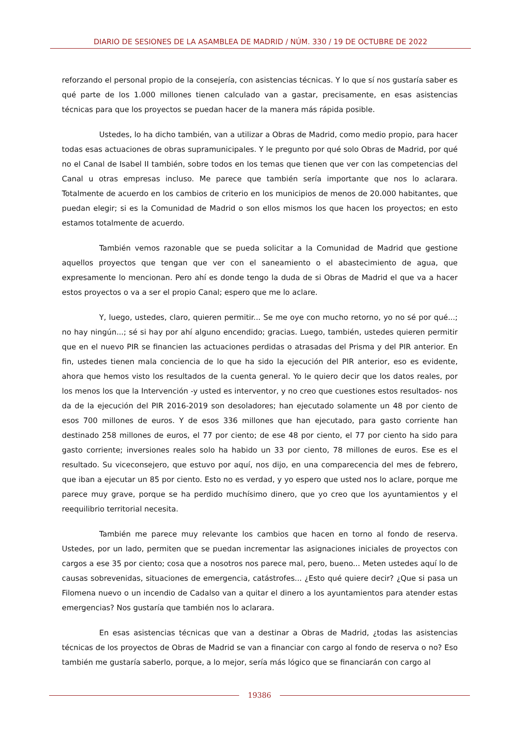DIARIO DE SESIONES DE LA ASAMBLEA DE MADRID / NÚM. 330 / 19 DE OCTUBRE DE 2022
reforzando el personal propio de la consejería, con asistencias técnicas. Y lo que sí nos gustaría saber es qué parte de los 1.000 millones tienen calculado van a gastar, precisamente, en esas asistencias técnicas para que los proyectos se puedan hacer de la manera más rápida posible.
Ustedes, lo ha dicho también, van a utilizar a Obras de Madrid, como medio propio, para hacer todas esas actuaciones de obras supramunicipales. Y le pregunto por qué solo Obras de Madrid, por qué no el Canal de Isabel II también, sobre todos en los temas que tienen que ver con las competencias del Canal u otras empresas incluso. Me parece que también sería importante que nos lo aclarara. Totalmente de acuerdo en los cambios de criterio en los municipios de menos de 20.000 habitantes, que puedan elegir; si es la Comunidad de Madrid o son ellos mismos los que hacen los proyectos; en esto estamos totalmente de acuerdo.
También vemos razonable que se pueda solicitar a la Comunidad de Madrid que gestione aquellos proyectos que tengan que ver con el saneamiento o el abastecimiento de agua, que expresamente lo mencionan. Pero ahí es donde tengo la duda de si Obras de Madrid el que va a hacer estos proyectos o va a ser el propio Canal; espero que me lo aclare.
Y, luego, ustedes, claro, quieren permitir... Se me oye con mucho retorno, yo no sé por qué...; no hay ningún...; sé si hay por ahí alguno encendido; gracias. Luego, también, ustedes quieren permitir que en el nuevo PIR se financien las actuaciones perdidas o atrasadas del Prisma y del PIR anterior. En fin, ustedes tienen mala conciencia de lo que ha sido la ejecución del PIR anterior, eso es evidente, ahora que hemos visto los resultados de la cuenta general. Yo le quiero decir que los datos reales, por los menos los que la Intervención -y usted es interventor, y no creo que cuestiones estos resultados- nos da de la ejecución del PIR 2016-2019 son desoladores; han ejecutado solamente un 48 por ciento de esos 700 millones de euros. Y de esos 336 millones que han ejecutado, para gasto corriente han destinado 258 millones de euros, el 77 por ciento; de ese 48 por ciento, el 77 por ciento ha sido para gasto corriente; inversiones reales solo ha habido un 33 por ciento, 78 millones de euros. Ese es el resultado. Su viceconsejero, que estuvo por aquí, nos dijo, en una comparecencia del mes de febrero, que iban a ejecutar un 85 por ciento. Esto no es verdad, y yo espero que usted nos lo aclare, porque me parece muy grave, porque se ha perdido muchísimo dinero, que yo creo que los ayuntamientos y el reequilibrio territorial necesita.
También me parece muy relevante los cambios que hacen en torno al fondo de reserva. Ustedes, por un lado, permiten que se puedan incrementar las asignaciones iniciales de proyectos con cargos a ese 35 por ciento; cosa que a nosotros nos parece mal, pero, bueno... Meten ustedes aquí lo de causas sobrevenidas, situaciones de emergencia, catástrofes... ¿Esto qué quiere decir? ¿Que si pasa un Filomena nuevo o un incendio de Cadalso van a quitar el dinero a los ayuntamientos para atender estas emergencias? Nos gustaría que también nos lo aclarara.
En esas asistencias técnicas que van a destinar a Obras de Madrid, ¿todas las asistencias técnicas de los proyectos de Obras de Madrid se van a financiar con cargo al fondo de reserva o no? Eso también me gustaría saberlo, porque, a lo mejor, sería más lógico que se financiarán con cargo al
19386